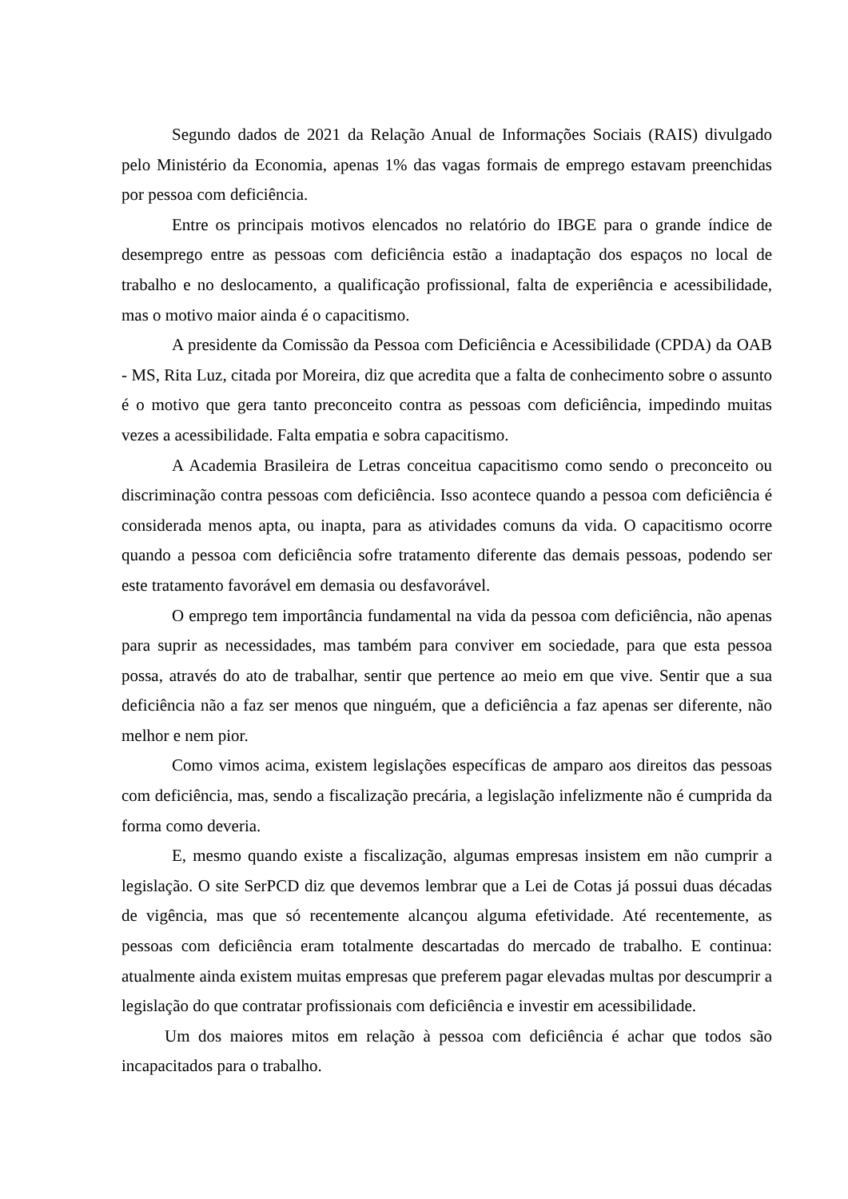Segundo dados de 2021 da Relação Anual de Informações Sociais (RAIS) divulgado pelo Ministério da Economia, apenas 1% das vagas formais de emprego estavam preenchidas por pessoa com deficiência.
Entre os principais motivos elencados no relatório do IBGE para o grande índice de desemprego entre as pessoas com deficiência estão a inadaptação dos espaços no local de trabalho e no deslocamento, a qualificação profissional, falta de experiência e acessibilidade, mas o motivo maior ainda é o capacitismo.
A presidente da Comissão da Pessoa com Deficiência e Acessibilidade (CPDA) da OAB - MS, Rita Luz, citada por Moreira, diz que acredita que a falta de conhecimento sobre o assunto é o motivo que gera tanto preconceito contra as pessoas com deficiência, impedindo muitas vezes a acessibilidade. Falta empatia e sobra capacitismo.
A Academia Brasileira de Letras conceitua capacitismo como sendo o preconceito ou discriminação contra pessoas com deficiência. Isso acontece quando a pessoa com deficiência é considerada menos apta, ou inapta, para as atividades comuns da vida. O capacitismo ocorre quando a pessoa com deficiência sofre tratamento diferente das demais pessoas, podendo ser este tratamento favorável em demasia ou desfavorável.
O emprego tem importância fundamental na vida da pessoa com deficiência, não apenas para suprir as necessidades, mas também para conviver em sociedade, para que esta pessoa possa, através do ato de trabalhar, sentir que pertence ao meio em que vive. Sentir que a sua deficiência não a faz ser menos que ninguém, que a deficiência a faz apenas ser diferente, não melhor e nem pior.
Como vimos acima, existem legislações específicas de amparo aos direitos das pessoas com deficiência, mas, sendo a fiscalização precária, a legislação infelizmente não é cumprida da forma como deveria.
E, mesmo quando existe a fiscalização, algumas empresas insistem em não cumprir a legislação. O site SerPCD diz que devemos lembrar que a Lei de Cotas já possui duas décadas de vigência, mas que só recentemente alcançou alguma efetividade. Até recentemente, as pessoas com deficiência eram totalmente descartadas do mercado de trabalho. E continua: atualmente ainda existem muitas empresas que preferem pagar elevadas multas por descumprir a legislação do que contratar profissionais com deficiência e investir em acessibilidade.
Um dos maiores mitos em relação à pessoa com deficiência é achar que todos são incapacitados para o trabalho.